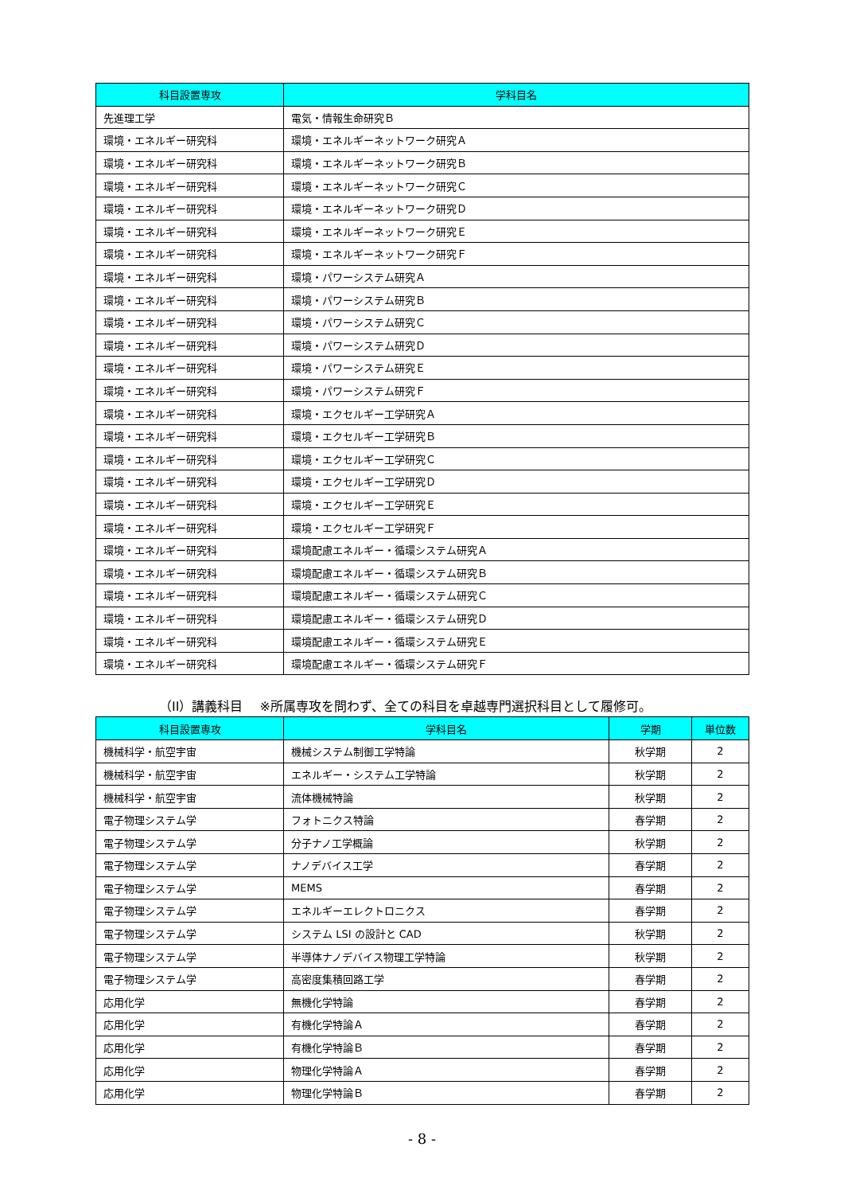| 科目設置専攻 | 学科目名 |
| --- | --- |
| 先進理工学 | 電気・情報生命研究Ｂ |
| 環境・エネルギー研究科 | 環境・エネルギーネットワーク研究Ａ |
| 環境・エネルギー研究科 | 環境・エネルギーネットワーク研究Ｂ |
| 環境・エネルギー研究科 | 環境・エネルギーネットワーク研究Ｃ |
| 環境・エネルギー研究科 | 環境・エネルギーネットワーク研究Ｄ |
| 環境・エネルギー研究科 | 環境・エネルギーネットワーク研究Ｅ |
| 環境・エネルギー研究科 | 環境・エネルギーネットワーク研究Ｆ |
| 環境・エネルギー研究科 | 環境・パワーシステム研究Ａ |
| 環境・エネルギー研究科 | 環境・パワーシステム研究Ｂ |
| 環境・エネルギー研究科 | 環境・パワーシステム研究Ｃ |
| 環境・エネルギー研究科 | 環境・パワーシステム研究Ｄ |
| 環境・エネルギー研究科 | 環境・パワーシステム研究Ｅ |
| 環境・エネルギー研究科 | 環境・パワーシステム研究Ｆ |
| 環境・エネルギー研究科 | 環境・エクセルギー工学研究Ａ |
| 環境・エネルギー研究科 | 環境・エクセルギー工学研究Ｂ |
| 環境・エネルギー研究科 | 環境・エクセルギー工学研究Ｃ |
| 環境・エネルギー研究科 | 環境・エクセルギー工学研究Ｄ |
| 環境・エネルギー研究科 | 環境・エクセルギー工学研究Ｅ |
| 環境・エネルギー研究科 | 環境・エクセルギー工学研究Ｆ |
| 環境・エネルギー研究科 | 環境配慮エネルギー・循環システム研究Ａ |
| 環境・エネルギー研究科 | 環境配慮エネルギー・循環システム研究Ｂ |
| 環境・エネルギー研究科 | 環境配慮エネルギー・循環システム研究Ｃ |
| 環境・エネルギー研究科 | 環境配慮エネルギー・循環システム研究Ｄ |
| 環境・エネルギー研究科 | 環境配慮エネルギー・循環システム研究Ｅ |
| 環境・エネルギー研究科 | 環境配慮エネルギー・循環システム研究Ｆ |
（II）講義科目　 ※所属専攻を問わず、全ての科目を卓越専門選択科目として履修可。
| 科目設置専攻 | 学科目名 | 学期 | 単位数 |
| --- | --- | --- | --- |
| 機械科学・航空宇宙 | 機械システム制御工学特論 | 秋学期 | 2 |
| 機械科学・航空宇宙 | エネルギー・システム工学特論 | 秋学期 | 2 |
| 機械科学・航空宇宙 | 流体機械特論 | 秋学期 | 2 |
| 電子物理システム学 | フォトニクス特論 | 春学期 | 2 |
| 電子物理システム学 | 分子ナノ工学概論 | 秋学期 | 2 |
| 電子物理システム学 | ナノデバイス工学 | 春学期 | 2 |
| 電子物理システム学 | MEMS | 春学期 | 2 |
| 電子物理システム学 | エネルギーエレクトロニクス | 春学期 | 2 |
| 電子物理システム学 | システム LSI の設計と CAD | 秋学期 | 2 |
| 電子物理システム学 | 半導体ナノデバイス物理工学特論 | 秋学期 | 2 |
| 電子物理システム学 | 高密度集積回路工学 | 春学期 | 2 |
| 応用化学 | 無機化学特論 | 春学期 | 2 |
| 応用化学 | 有機化学特論Ａ | 春学期 | 2 |
| 応用化学 | 有機化学特論Ｂ | 春学期 | 2 |
| 応用化学 | 物理化学特論Ａ | 春学期 | 2 |
| 応用化学 | 物理化学特論Ｂ | 春学期 | 2 |
- 8 -